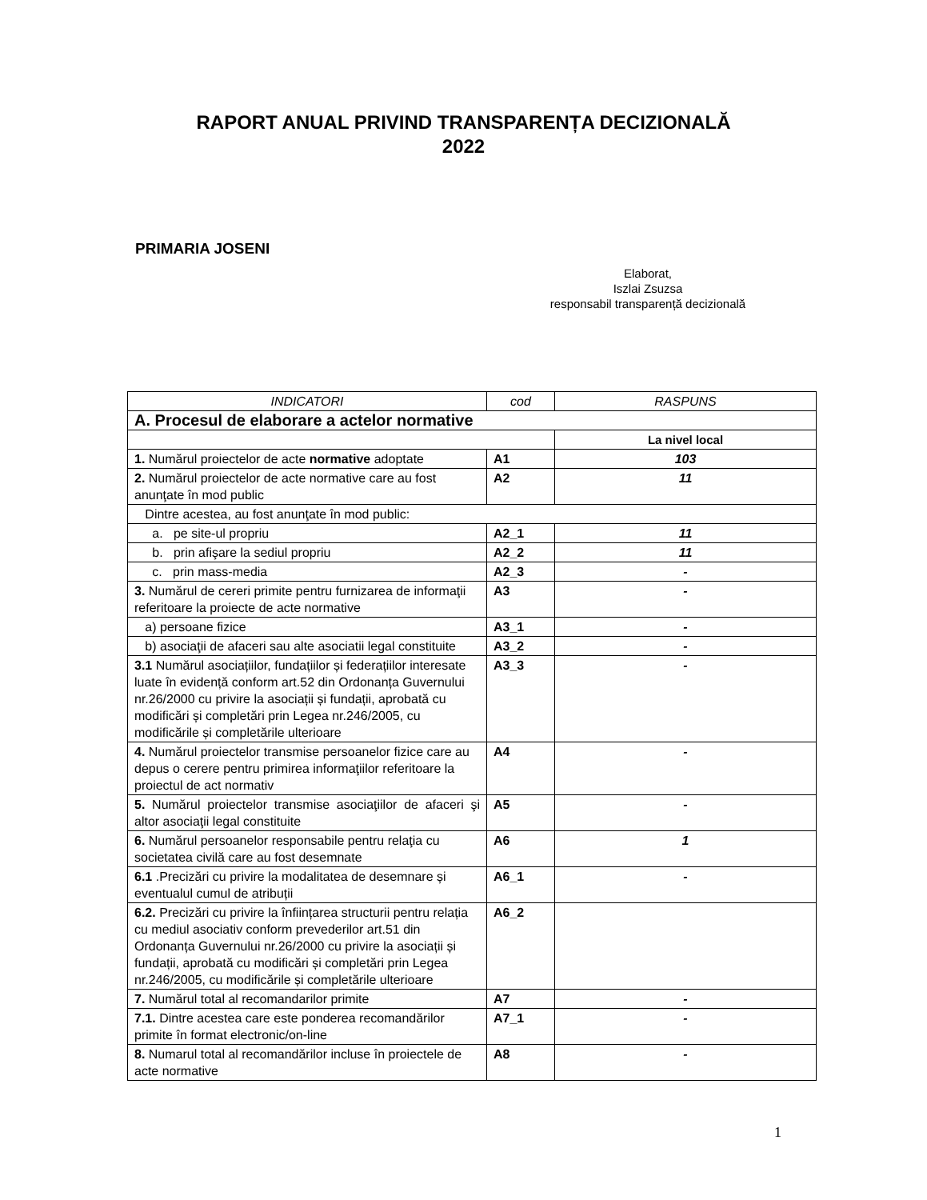RAPORT ANUAL PRIVIND TRANSPARENȚA DECIZIONALĂ
2022
PRIMARIA JOSENI
Elaborat,
Iszlai Zsuzsa
responsabil transparență decizională
| INDICATORI | cod | RASPUNS |
| A. Procesul de elaborare a actelor normative | | |
| | | La nivel local |
| 1. Numărul proiectelor de acte normative adoptate | A1 | 103 |
| 2. Numărul proiectelor de acte normative care au fost anunţate în mod public | A2 | 11 |
| Dintre acestea, au fost anunţate în mod public: | | |
| a. pe site-ul propriu | A2_1 | 11 |
| b. prin afişare la sediul propriu | A2_2 | 11 |
| c. prin mass-media | A2_3 | - |
| 3. Numărul de cereri primite pentru furnizarea de informaţii referitoare la proiecte de acte normative | A3 | - |
| a) persoane fizice | A3_1 | - |
| b) asociaţii de afaceri sau alte asociatii legal constituite | A3_2 | - |
| 3.1 Numărul asociațiilor, fundațiilor și federațiilor interesate luate în evidență conform art.52 din Ordonanța Guvernului nr.26/2000 cu privire la asociații și fundații, aprobată cu modificări și completări prin Legea nr.246/2005, cu modificările și completările ulterioare | A3_3 | - |
| 4. Numărul proiectelor transmise persoanelor fizice care au depus o cerere pentru primirea informaţiilor referitoare la proiectul de act normativ | A4 | - |
| 5. Numărul proiectelor transmise asociaţiilor de afaceri şi altor asociaţii legal constituite | A5 | - |
| 6. Numărul persoanelor responsabile pentru relaţia cu societatea civilă care au fost desemnate | A6 | 1 |
| 6.1 .Precizări cu privire la modalitatea de desemnare și eventualul cumul de atribuții | A6_1 | - |
| 6.2. Precizări cu privire la înființarea structurii pentru relația cu mediul asociativ conform prevederilor art.51 din Ordonanța Guvernului nr.26/2000 cu privire la asociații și fundații, aprobată cu modificări și completări prin Legea nr.246/2005, cu modificările și completările ulterioare | A6_2 | |
| 7. Numărul total al recomandarilor primite | A7 | - |
| 7.1. Dintre acestea care este ponderea recomandărilor primite în format electronic/on-line | A7_1 | - |
| 8. Numarul total al recomandărilor incluse în proiectele de acte normative | A8 | - |
1